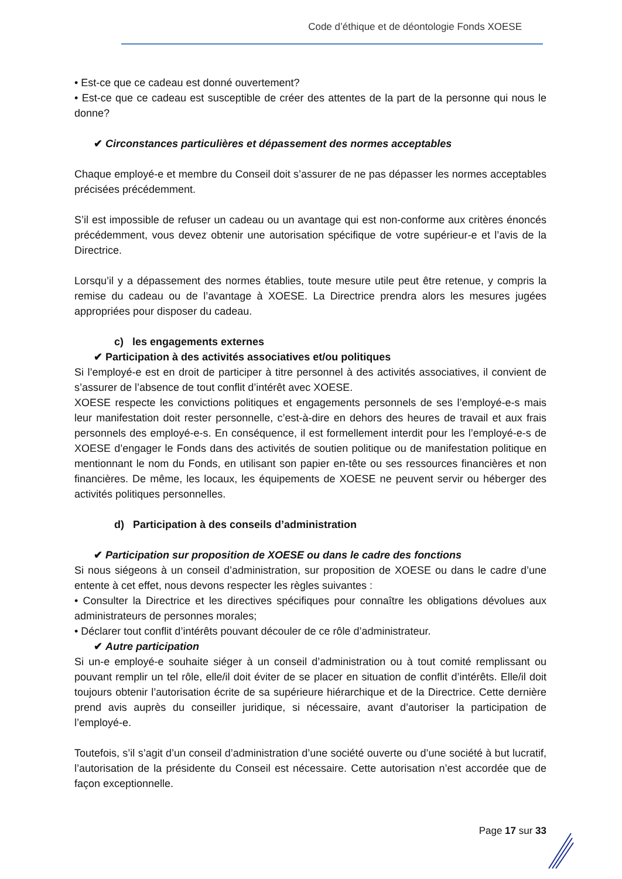Code d’éthique et de déontologie Fonds XOESE
• Est-ce que ce cadeau est donné ouvertement?
• Est-ce que ce cadeau est susceptible de créer des attentes de la part de la personne qui nous le donne?
✔ Circonstances particulières et dépassement des normes acceptables
Chaque employé-e et membre du Conseil doit s’assurer de ne pas dépasser les normes acceptables précisées précédemment.
S’il est impossible de refuser un cadeau ou un avantage qui est non-conforme aux critères énoncés précédemment, vous devez obtenir une autorisation spécifique de votre supérieur-e et l’avis de la Directrice.
Lorsqu’il y a dépassement des normes établies, toute mesure utile peut être retenue, y compris la remise du cadeau ou de l’avantage à XOESE. La Directrice prendra alors les mesures jugées appropriées pour disposer du cadeau.
c) les engagements externes
✔ Participation à des activités associatives et/ou politiques
Si l’employé-e est en droit de participer à titre personnel à des activités associatives, il convient de s’assurer de l’absence de tout conflit d’intérêt avec XOESE.
XOESE respecte les convictions politiques et engagements personnels de ses l’employé-e-s mais leur manifestation doit rester personnelle, c’est-à-dire en dehors des heures de travail et aux frais personnels des employé-e-s. En conséquence, il est formellement interdit pour les l’employé-e-s de XOESE d’engager le Fonds dans des activités de soutien politique ou de manifestation politique en mentionnant le nom du Fonds, en utilisant son papier en-tête ou ses ressources financières et non financières. De même, les locaux, les équipements de XOESE ne peuvent servir ou héberger des activités politiques personnelles.
d) Participation à des conseils d’administration
✔ Participation sur proposition de XOESE ou dans le cadre des fonctions
Si nous siégeons à un conseil d’administration, sur proposition de XOESE ou dans le cadre d’une entente à cet effet, nous devons respecter les règles suivantes :
• Consulter la Directrice et les directives spécifiques pour connaître les obligations dévolues aux administrateurs de personnes morales;
• Déclarer tout conflit d’intérêts pouvant découler de ce rôle d’administrateur.
✔ Autre participation
Si un-e employé-e souhaite siéger à un conseil d’administration ou à tout comité remplissant ou pouvant remplir un tel rôle, elle/il doit éviter de se placer en situation de conflit d’intérêts. Elle/il doit toujours obtenir l’autorisation écrite de sa supérieure hiérarchique et de la Directrice. Cette dernière prend avis auprès du conseiller juridique, si nécessaire, avant d’autoriser la participation de l’employé-e.
Toutefois, s’il s’agit d’un conseil d’administration d’une société ouverte ou d’une société à but lucratif, l’autorisation de la présidente du Conseil est nécessaire. Cette autorisation n’est accordée que de façon exceptionnelle.
Page 17 sur 33